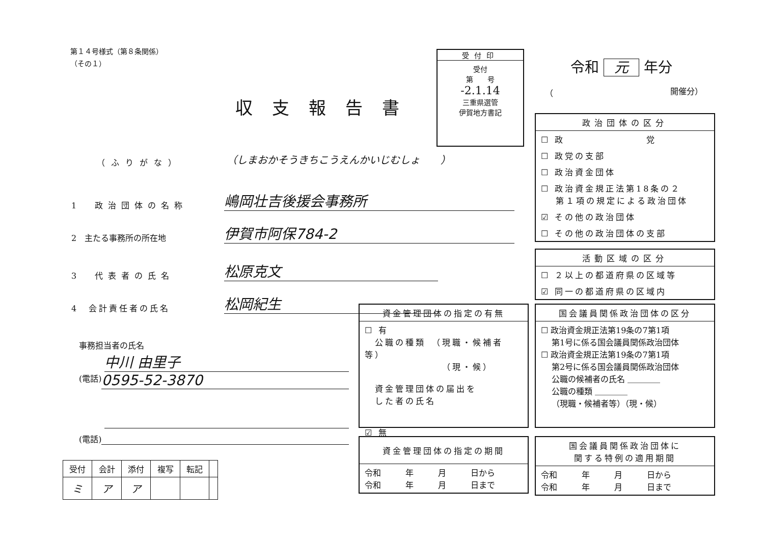第１４号様式（第８条関係）
（その１）
収支報告書
受付印
受付
第　　号
-2.1.14
三重県選管
伊賀地方書記
令和 元 年分
（ 開催分）
（ふりがな）
（しまおかそうきちこうえんかいじむしょ　　）
1　政治団体の名称 嶋岡壮吉後援会事務所
2　主たる事務所の所在地 伊賀市阿保784-2
3　代表者の氏名 松原克文
4　会計責任者の氏名 松岡紀生
事務担当者の氏名
中川 由里子
(電話) 0595-52-3870
(電話)
| 受付 | 会計 | 添付 | 複写 | 転記 | |
| ミ | ア | ア | | | |
政治団体の区分
☐ 政　　　　　　　　党
☐ 政党の支部
☐ 政治資金団体
☐ 政治資金規正法第18条の２
　 第１項の規定による政治団体
☑ その他の政治団体
☐ その他の政治団体の支部
活動区域の区分
☐ ２以上の都道府県の区域等
☑ 同一の都道府県の区域内
資金管理団体の指定の有無
☐ 有
　公職の種類　（現職・候補者等）
　　　　　　　　（現・候）
　資金管理団体の届出を
　した者の氏名
☑ 無
国会議員関係政治団体の区分
☐ 政治資金規正法第19条の7第1項
　 第1号に係る国会議員関係政治団体
☐ 政治資金規正法第19条の7第1項
　 第2号に係る国会議員関係政治団体
　 公職の候補者の氏名 ＿＿＿＿
　 公職の種類 ＿＿＿＿
　 （現職・候補者等）（現・候）
資金管理団体の指定の期間
令和　　　年　　　月　　　日から
令和　　　年　　　月　　　日まで
国会議員関係政治団体に
関する特例の適用期間
令和　　　年　　　月　　　日から
令和　　　年　　　月　　　日まで